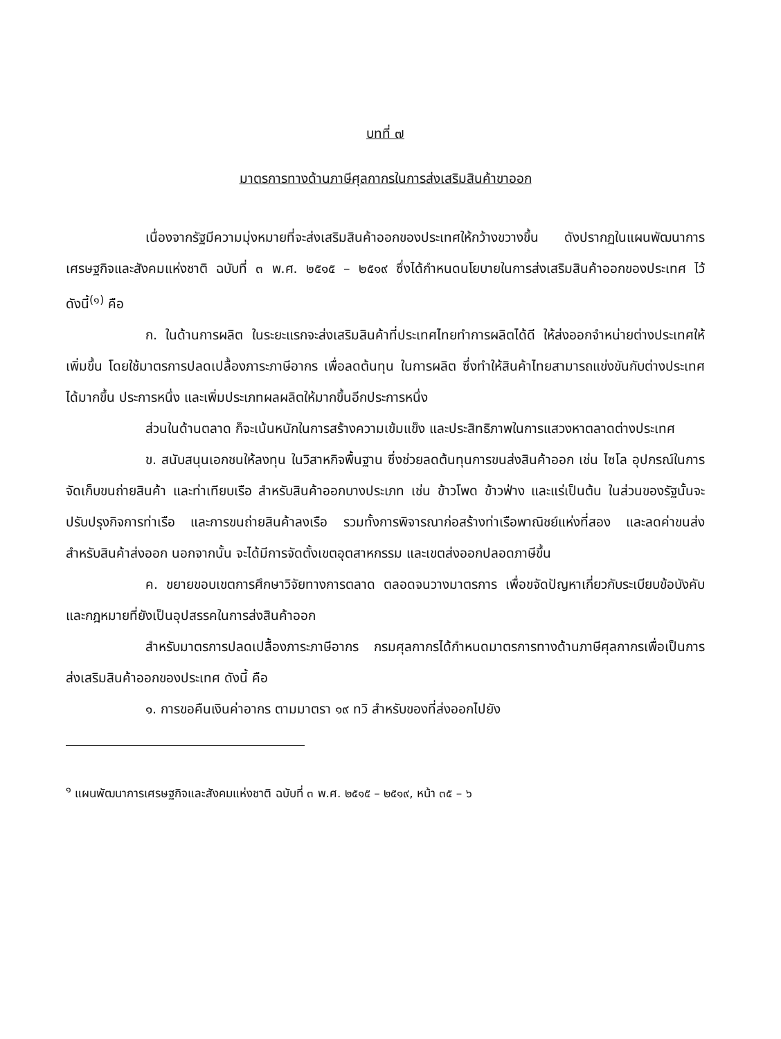บทที่ ๗
มาตรการทางด้านภาษีศุลกากรในการส่งเสริมสินค้าขาออก
เนื่องจากรัฐมีความมุ่งหมายที่จะส่งเสริมสินค้าออกของประเทศให้กว้างขวางขึ้น ดังปรากฏในแผนพัฒนาการเศรษฐกิจและสังคมแห่งชาติ ฉบับที่ ๓ พ.ศ. ๒๕๑๕ – ๒๕๑๙ ซึ่งได้กำหนดนโยบายในการส่งเสริมสินค้าออกของประเทศ ไว้ดังนี้<sup>(๑)</sup> คือ
ก. ในด้านการผลิต ในระยะแรกจะส่งเสริมสินค้าที่ประเทศไทยทำการผลิตได้ดี ให้ส่งออกจำหน่ายต่างประเทศให้เพิ่มขึ้น โดยใช้มาตรการปลดเปลื้องภาระภาษีอากร เพื่อลดต้นทุน ในการผลิต ซึ่งทำให้สินค้าไทยสามารถแข่งขันกับต่างประเทศได้มากขึ้น ประการหนึ่ง และเพิ่มประเภทผลผลิตให้มากขึ้นอีกประการหนึ่ง
ส่วนในด้านตลาด ก็จะเน้นหนักในการสร้างความเข้มแข็ง และประสิทธิภาพในการแสวงหาตลาดต่างประเทศ
ข. สนับสนุนเอกชนให้ลงทุน ในวิสาหกิจพื้นฐาน ซึ่งช่วยลดต้นทุนการขนส่งสินค้าออก เช่น ไซโล อุปกรณ์ในการจัดเก็บขนถ่ายสินค้า และท่าเทียบเรือ สำหรับสินค้าออกบางประเภท เช่น ข้าวโพด ข้าวฟ่าง และแร่เป็นต้น ในส่วนของรัฐนั้นจะปรับปรุงกิจการท่าเรือ และการขนถ่ายสินค้าลงเรือ รวมทั้งการพิจารณาก่อสร้างท่าเรือพาณิชย์แห่งที่สอง และลดค่าขนส่งสำหรับสินค้าส่งออก นอกจากนั้น จะได้มีการจัดตั้งเขตอุตสาหกรรม และเขตส่งออกปลอดภาษีขึ้น
ค. ขยายขอบเขตการศึกษาวิจัยทางการตลาด ตลอดจนวางมาตรการ เพื่อขจัดปัญหาเกี่ยวกับระเบียบข้อบังคับ และกฎหมายที่ยังเป็นอุปสรรคในการส่งสินค้าออก
สำหรับมาตรการปลดเปลื้องภาระภาษีอากร กรมศุลกากรได้กำหนดมาตรการทางด้านภาษีศุลกากรเพื่อเป็นการส่งเสริมสินค้าออกของประเทศ ดังนี้ คือ
๑. การขอคืนเงินค่าอากร ตามมาตรา ๑๙ ทวิ สำหรับของที่ส่งออกไปยัง
<sup>๑</sup> แผนพัฒนาการเศรษฐกิจและสังคมแห่งชาติ ฉบับที่ ๓ พ.ศ. ๒๕๑๕ – ๒๕๑๙, หน้า ๓๕ – ๖